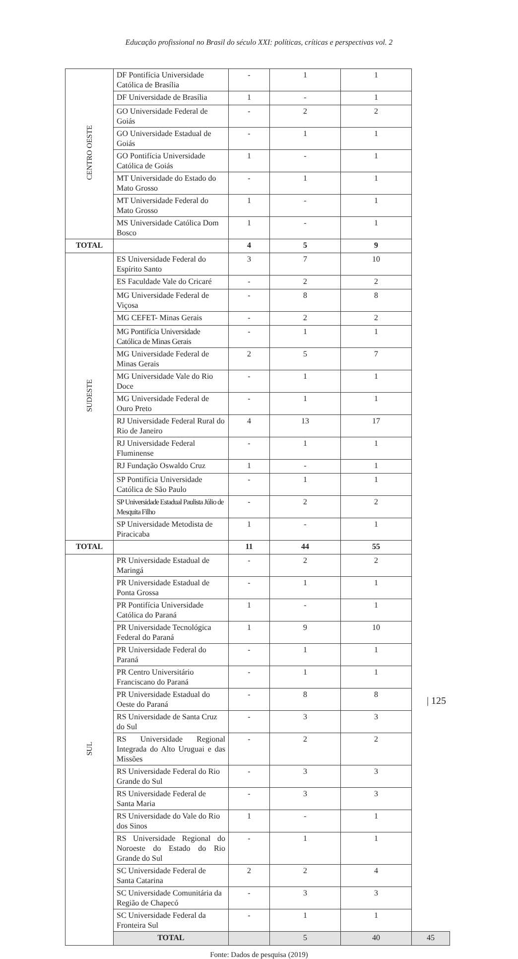Educação profissional no Brasil do século XXI: políticas, críticas e perspectivas vol. 2
| CENTRO OESTE | DF Pontifícia Universidade Católica de Brasília | - | 1 | 1 | |
| | DF Universidade de Brasília | 1 | - | 1 | |
| | GO Universidade Federal de Goiás | - | 2 | 2 | |
| | GO Universidade Estadual de Goiás | - | 1 | 1 | |
| | GO Pontifícia Universidade Católica de Goiás | 1 | - | 1 | |
| | MT Universidade do Estado do Mato Grosso | - | 1 | 1 | |
| | MT Universidade Federal do Mato Grosso | 1 | - | 1 | |
| | MS Universidade Católica Dom Bosco | 1 | - | 1 | |
| TOTAL | | 4 | 5 | 9 | |
| SUDESTE | ES Universidade Federal do Espírito Santo | 3 | 7 | 10 | |
| | ES Faculdade Vale do Cricaré | - | 2 | 2 | |
| | MG Universidade Federal de Viçosa | - | 8 | 8 | |
| | MG CEFET- Minas Gerais | - | 2 | 2 | |
| | MG Pontifícia Universidade Católica de Minas Gerais | - | 1 | 1 | |
| | MG Universidade Federal de Minas Gerais | 2 | 5 | 7 | |
| | MG Universidade Vale do Rio Doce | - | 1 | 1 | |
| | MG Universidade Federal de Ouro Preto | - | 1 | 1 | |
| | RJ Universidade Federal Rural do Rio de Janeiro | 4 | 13 | 17 | |
| | RJ Universidade Federal Fluminense | - | 1 | 1 | |
| | RJ Fundação Oswaldo Cruz | 1 | - | 1 | |
| | SP Pontifícia Universidade Católica de São Paulo | - | 1 | 1 | |
| | SP Universidade Estadual Paulista Júlio de Mesquita Filho | - | 2 | 2 | |
| | SP Universidade Metodista de Piracicaba | 1 | - | 1 | |
| TOTAL | | 11 | 44 | 55 | |
| SUL | PR Universidade Estadual de Maringá | - | 2 | 2 | |
| | PR Universidade Estadual de Ponta Grossa | - | 1 | 1 | |
| | PR Pontifícia Universidade Católica do Paraná | 1 | - | 1 | |
| | PR Universidade Tecnológica Federal do Paraná | 1 | 9 | 10 | |
| | PR Universidade Federal do Paraná | - | 1 | 1 | |
| | PR Centro Universitário Franciscano do Paraná | - | 1 | 1 | |
| | PR Universidade Estadual do Oeste do Paraná | - | 8 | 8 | |
| | RS Universidade de Santa Cruz do Sul | - | 3 | 3 | |
| | RS Universidade Regional Integrada do Alto Uruguai e das Missões | - | 2 | 2 | |
| | RS Universidade Federal do Rio Grande do Sul | - | 3 | 3 | |
| | RS Universidade Federal de Santa Maria | - | 3 | 3 | |
| | RS Universidade do Vale do Rio dos Sinos | 1 | - | 1 | |
| | RS Universidade Regional do Noroeste do Estado do Rio Grande do Sul | - | 1 | 1 | |
| | SC Universidade Federal de Santa Catarina | 2 | 2 | 4 | |
| | SC Universidade Comunitária da Região de Chapecó | - | 3 | 3 | |
| | SC Universidade Federal da Fronteira Sul | - | 1 | 1 | |
| | TOTAL | | 5 | 40 | 45 |
Fonte: Dados de pesquisa (2019)
| 125